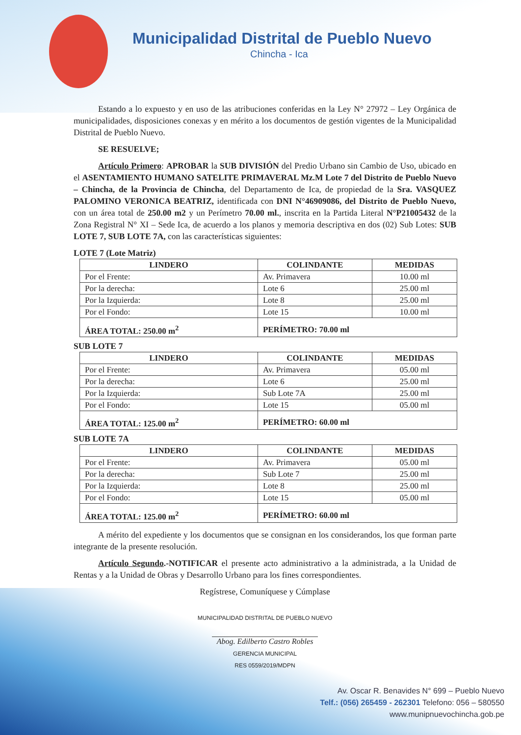Municipalidad Distrital de Pueblo Nuevo
Chincha - Ica
Estando a lo expuesto y en uso de las atribuciones conferidas en la Ley N° 27972 – Ley Orgánica de municipalidades, disposiciones conexas y en mérito a los documentos de gestión vigentes de la Municipalidad Distrital de Pueblo Nuevo.
SE RESUELVE;
Artículo Primero: APROBAR la SUB DIVISIÓN del Predio Urbano sin Cambio de Uso, ubicado en el ASENTAMIENTO HUMANO SATELITE PRIMAVERAL Mz.M Lote 7 del Distrito de Pueblo Nuevo – Chincha, de la Provincia de Chincha, del Departamento de Ica, de propiedad de la Sra. VASQUEZ PALOMINO VERONICA BEATRIZ, identificada con DNI N°46909086, del Distrito de Pueblo Nuevo, con un área total de 250.00 m2 y un Perímetro 70.00 ml., inscrita en la Partida Literal N°P21005432 de la Zona Registral N° XI – Sede Ica, de acuerdo a los planos y memoria descriptiva en dos (02) Sub Lotes: SUB LOTE 7, SUB LOTE 7A, con las características siguientes:
LOTE 7 (Lote Matriz)
| LINDERO | COLINDANTE | MEDIDAS |
| --- | --- | --- |
| Por el Frente: | Av. Primavera | 10.00 ml |
| Por la derecha: | Lote 6 | 25.00 ml |
| Por la Izquierda: | Lote 8 | 25.00 ml |
| Por el Fondo: | Lote 15 | 10.00 ml |
| ÁREA TOTAL: 250.00 m<sup>2</sup> | PERÍMETRO: 70.00 ml | |
SUB LOTE 7
| LINDERO | COLINDANTE | MEDIDAS |
| --- | --- | --- |
| Por el Frente: | Av. Primavera | 05.00 ml |
| Por la derecha: | Lote 6 | 25.00 ml |
| Por la Izquierda: | Sub Lote 7A | 25.00 ml |
| Por el Fondo: | Lote 15 | 05.00 ml |
| ÁREA TOTAL: 125.00 m<sup>2</sup> | PERÍMETRO: 60.00 ml | |
SUB LOTE 7A
| LINDERO | COLINDANTE | MEDIDAS |
| --- | --- | --- |
| Por el Frente: | Av. Primavera | 05.00 ml |
| Por la derecha: | Sub Lote 7 | 25.00 ml |
| Por la Izquierda: | Lote 8 | 25.00 ml |
| Por el Fondo: | Lote 15 | 05.00 ml |
| ÁREA TOTAL: 125.00 m<sup>2</sup> | PERÍMETRO: 60.00 ml | |
A mérito del expediente y los documentos que se consignan en los considerandos, los que forman parte integrante de la presente resolución.
Artículo Segundo.-NOTIFICAR el presente acto administrativo a la administrada, a la Unidad de Rentas y a la Unidad de Obras y Desarrollo Urbano para los fines correspondientes.
Regístrese, Comuníquese y Cúmplase
MUNICIPALIDAD DISTRITAL DE PUEBLO NUEVO
Abog. Edilberto Castro Robles
GERENCIA MUNICIPAL
RES 0559/2019/MDPN
Av. Oscar R. Benavides N° 699 – Pueblo Nuevo
Telf.: (056) 265459 - 262301 Telefono: 056 – 580550
www.munipnuevochincha.gob.pe